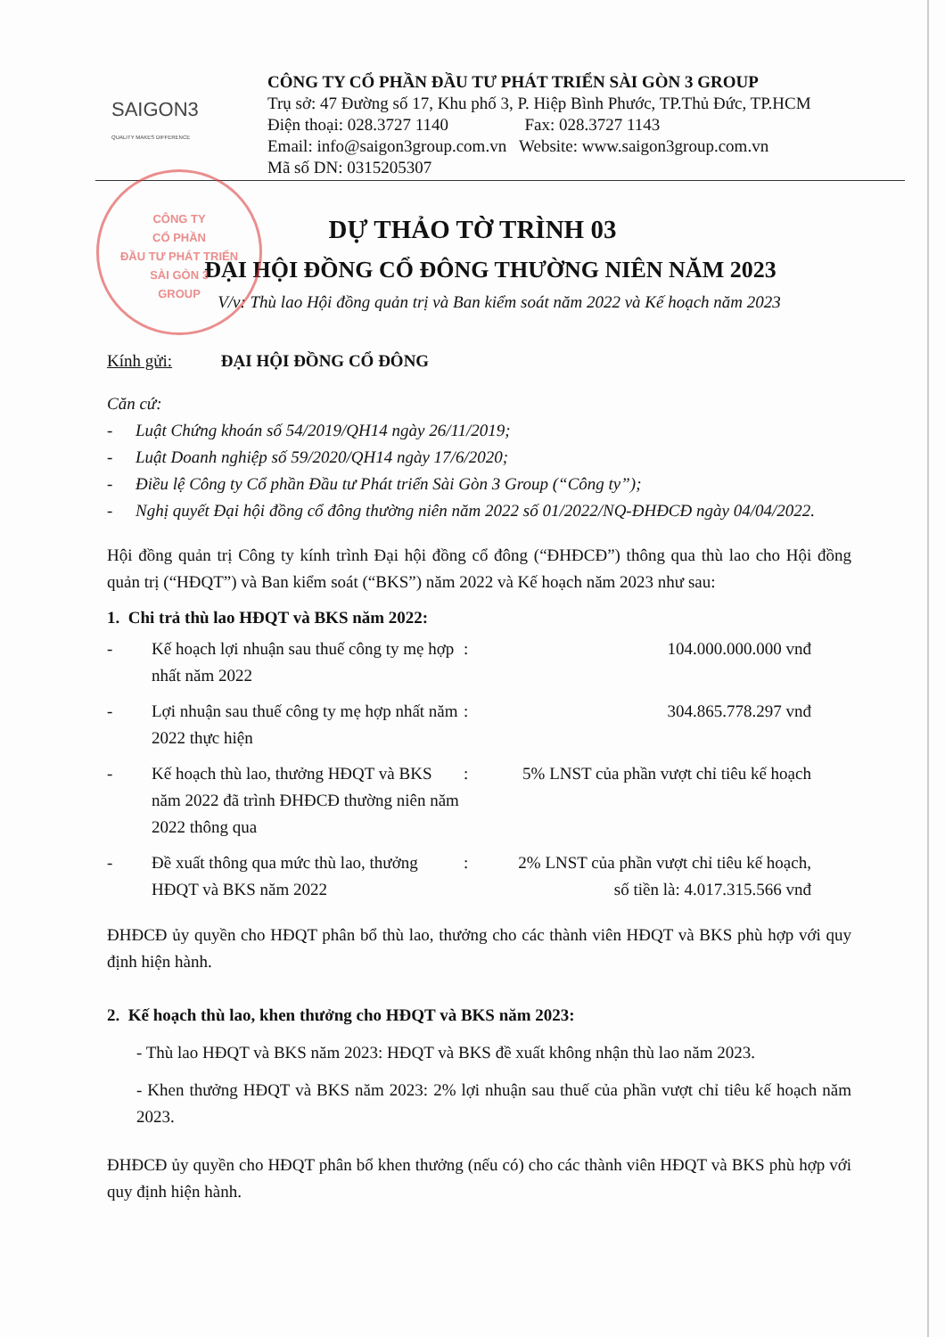SAIGON3
QUALITY MAKES DIFFERENCE
CÔNG TY CỔ PHẦN ĐẦU TƯ PHÁT TRIỂN SÀI GÒN 3 GROUP
Trụ sở: 47 Đường số 17, Khu phố 3, P. Hiệp Bình Phước, TP.Thủ Đức, TP.HCM
Điện thoại: 028.3727 1140 Fax: 028.3727 1143
Email: info@saigon3group.com.vn Website: www.saigon3group.com.vn
Mã số DN: 0315205307
CÔNG TY
CỔ PHẦN
ĐẦU TƯ PHÁT TRIỂN
SÀI GÒN 3
GROUP
DỰ THẢO TỜ TRÌNH 03
ĐẠI HỘI ĐỒNG CỔ ĐÔNG THƯỜNG NIÊN NĂM 2023
V/v: Thù lao Hội đồng quản trị và Ban kiểm soát năm 2022 và Kế hoạch năm 2023
Kính gửi: ĐẠI HỘI ĐỒNG CỔ ĐÔNG
Căn cứ:
- Luật Chứng khoán số 54/2019/QH14 ngày 26/11/2019;
- Luật Doanh nghiệp số 59/2020/QH14 ngày 17/6/2020;
- Điều lệ Công ty Cổ phần Đầu tư Phát triển Sài Gòn 3 Group (“Công ty”);
- Nghị quyết Đại hội đồng cổ đông thường niên năm 2022 số 01/2022/NQ-ĐHĐCĐ ngày 04/04/2022.
Hội đồng quản trị Công ty kính trình Đại hội đồng cổ đông (“ĐHĐCĐ”) thông qua thù lao cho Hội đồng quản trị (“HĐQT”) và Ban kiểm soát (“BKS”) năm 2022 và Kế hoạch năm 2023 như sau:
1. Chi trả thù lao HĐQT và BKS năm 2022:
| - | Kế hoạch lợi nhuận sau thuế công ty mẹ hợp nhất năm 2022 | : | 104.000.000.000 vnđ |
| - | Lợi nhuận sau thuế công ty mẹ hợp nhất năm 2022 thực hiện | : | 304.865.778.297 vnđ |
| - | Kế hoạch thù lao, thưởng HĐQT và BKS năm 2022 đã trình ĐHĐCĐ thường niên năm 2022 thông qua | : | 5% LNST của phần vượt chỉ tiêu kế hoạch |
| - | Đề xuất thông qua mức thù lao, thưởng HĐQT và BKS năm 2022 | : | 2% LNST của phần vượt chỉ tiêu kế hoạch, số tiền là: 4.017.315.566 vnđ |
ĐHĐCĐ ủy quyền cho HĐQT phân bổ thù lao, thưởng cho các thành viên HĐQT và BKS phù hợp với quy định hiện hành.
2. Kế hoạch thù lao, khen thưởng cho HĐQT và BKS năm 2023:
- Thù lao HĐQT và BKS năm 2023: HĐQT và BKS đề xuất không nhận thù lao năm 2023.
- Khen thưởng HĐQT và BKS năm 2023: 2% lợi nhuận sau thuế của phần vượt chỉ tiêu kế hoạch năm 2023.
ĐHĐCĐ ủy quyền cho HĐQT phân bổ khen thưởng (nếu có) cho các thành viên HĐQT và BKS phù hợp với quy định hiện hành.